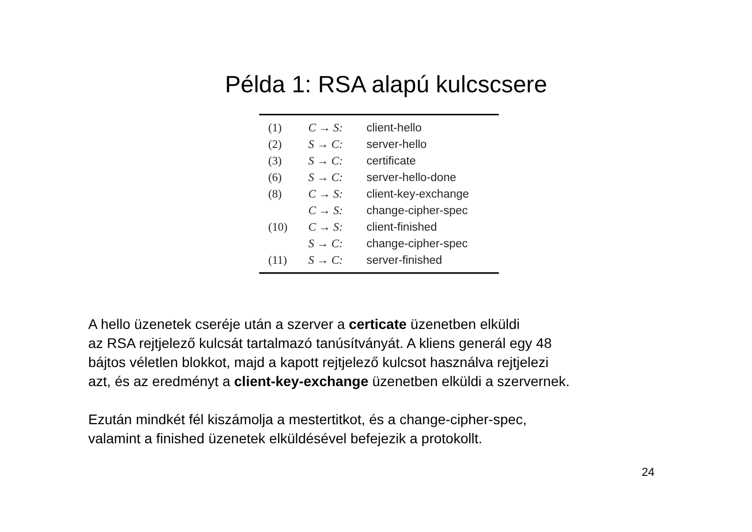Példa 1: RSA alapú kulcscsere
| (1) | C → S: | client-hello |
| (2) | S → C: | server-hello |
| (3) | S → C: | certificate |
| (6) | S → C: | server-hello-done |
| (8) | C → S: | client-key-exchange |
| | C → S: | change-cipher-spec |
| (10) | C → S: | client-finished |
| | S → C: | change-cipher-spec |
| (11) | S → C: | server-finished |
A hello üzenetek cseréje után a szerver a certicate üzenetben elküldi
az RSA rejtjelező kulcsát tartalmazó tanúsítványát. A kliens generál egy 48
bájtos véletlen blokkot, majd a kapott rejtjelező kulcsot használva rejtjelezi
azt, és az eredményt a client-key-exchange üzenetben elküldi a szervernek.
Ezután mindkét fél kiszámolja a mestertitkot, és a change-cipher-spec,
valamint a finished üzenetek elküldésével befejezik a protokollt.
24